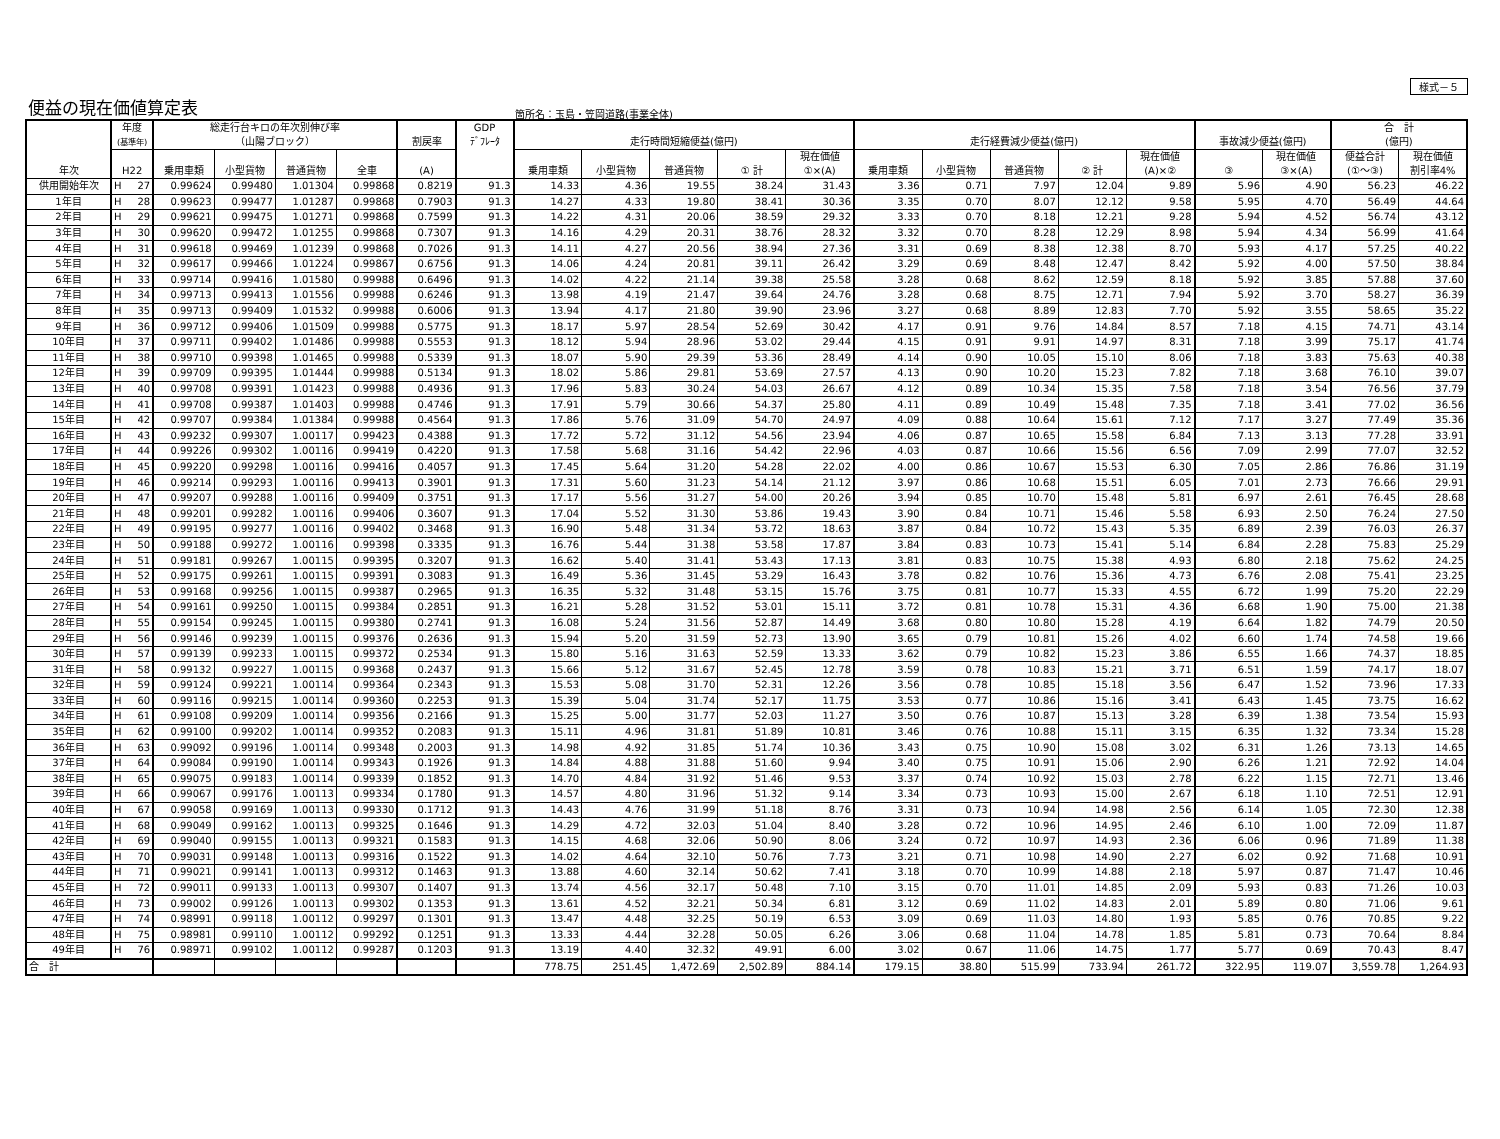様式－５
便益の現在価値算定表 箇所名：玉島・笠岡道路(事業全体)
| 年次 | 年度 (基準年) | | 総走行台キロの年次別伸び率 （山陽ブロック） | | | | 割戻率 | GDP ﾃﾞﾌﾚｰﾀ | 走行時間短縮便益(億円) | | | | | 走行経費減少便益(億円) | | | | | 事故減少便益(億円) | | 合 計 (億円) | |
| --- | --- | --- | --- | --- | --- | --- | --- | --- | --- | --- | --- | --- | --- | --- | --- | --- | --- | --- | --- | --- | --- | --- |
| | | | | | | | | | 乗用車類 | 小型貨物 | 普通貨物 | ① 計 | 現在価値 ①×(A) | 乗用車類 | 小型貨物 | 普通貨物 | ② 計 | 現在価値 (A)×② | ③ | 現在価値 ③×(A) | 便益合計 (①～③) | 現在価値 割引率4% |
| | H22 | | 乗用車類 | 小型貨物 | 普通貨物 | 全車 | (A) | | | | | | | | | | | | | | | |
| 供用開始年次 | H | 27 | 0.99624 | 0.99480 | 1.01304 | 0.99868 | 0.8219 | 91.3 | 14.33 | 4.36 | 19.55 | 38.24 | 31.43 | 3.36 | 0.71 | 7.97 | 12.04 | 9.89 | 5.96 | 4.90 | 56.23 | 46.22 |
| 1年目 | H | 28 | 0.99623 | 0.99477 | 1.01287 | 0.99868 | 0.7903 | 91.3 | 14.27 | 4.33 | 19.80 | 38.41 | 30.36 | 3.35 | 0.70 | 8.07 | 12.12 | 9.58 | 5.95 | 4.70 | 56.49 | 44.64 |
| 2年目 | H | 29 | 0.99621 | 0.99475 | 1.01271 | 0.99868 | 0.7599 | 91.3 | 14.22 | 4.31 | 20.06 | 38.59 | 29.32 | 3.33 | 0.70 | 8.18 | 12.21 | 9.28 | 5.94 | 4.52 | 56.74 | 43.12 |
| 3年目 | H | 30 | 0.99620 | 0.99472 | 1.01255 | 0.99868 | 0.7307 | 91.3 | 14.16 | 4.29 | 20.31 | 38.76 | 28.32 | 3.32 | 0.70 | 8.28 | 12.29 | 8.98 | 5.94 | 4.34 | 56.99 | 41.64 |
| 4年目 | H | 31 | 0.99618 | 0.99469 | 1.01239 | 0.99868 | 0.7026 | 91.3 | 14.11 | 4.27 | 20.56 | 38.94 | 27.36 | 3.31 | 0.69 | 8.38 | 12.38 | 8.70 | 5.93 | 4.17 | 57.25 | 40.22 |
| 5年目 | H | 32 | 0.99617 | 0.99466 | 1.01224 | 0.99867 | 0.6756 | 91.3 | 14.06 | 4.24 | 20.81 | 39.11 | 26.42 | 3.29 | 0.69 | 8.48 | 12.47 | 8.42 | 5.92 | 4.00 | 57.50 | 38.84 |
| 6年目 | H | 33 | 0.99714 | 0.99416 | 1.01580 | 0.99988 | 0.6496 | 91.3 | 14.02 | 4.22 | 21.14 | 39.38 | 25.58 | 3.28 | 0.68 | 8.62 | 12.59 | 8.18 | 5.92 | 3.85 | 57.88 | 37.60 |
| 7年目 | H | 34 | 0.99713 | 0.99413 | 1.01556 | 0.99988 | 0.6246 | 91.3 | 13.98 | 4.19 | 21.47 | 39.64 | 24.76 | 3.28 | 0.68 | 8.75 | 12.71 | 7.94 | 5.92 | 3.70 | 58.27 | 36.39 |
| 8年目 | H | 35 | 0.99713 | 0.99409 | 1.01532 | 0.99988 | 0.6006 | 91.3 | 13.94 | 4.17 | 21.80 | 39.90 | 23.96 | 3.27 | 0.68 | 8.89 | 12.83 | 7.70 | 5.92 | 3.55 | 58.65 | 35.22 |
| 9年目 | H | 36 | 0.99712 | 0.99406 | 1.01509 | 0.99988 | 0.5775 | 91.3 | 18.17 | 5.97 | 28.54 | 52.69 | 30.42 | 4.17 | 0.91 | 9.76 | 14.84 | 8.57 | 7.18 | 4.15 | 74.71 | 43.14 |
| 10年目 | H | 37 | 0.99711 | 0.99402 | 1.01486 | 0.99988 | 0.5553 | 91.3 | 18.12 | 5.94 | 28.96 | 53.02 | 29.44 | 4.15 | 0.91 | 9.91 | 14.97 | 8.31 | 7.18 | 3.99 | 75.17 | 41.74 |
| 11年目 | H | 38 | 0.99710 | 0.99398 | 1.01465 | 0.99988 | 0.5339 | 91.3 | 18.07 | 5.90 | 29.39 | 53.36 | 28.49 | 4.14 | 0.90 | 10.05 | 15.10 | 8.06 | 7.18 | 3.83 | 75.63 | 40.38 |
| 12年目 | H | 39 | 0.99709 | 0.99395 | 1.01444 | 0.99988 | 0.5134 | 91.3 | 18.02 | 5.86 | 29.81 | 53.69 | 27.57 | 4.13 | 0.90 | 10.20 | 15.23 | 7.82 | 7.18 | 3.68 | 76.10 | 39.07 |
| 13年目 | H | 40 | 0.99708 | 0.99391 | 1.01423 | 0.99988 | 0.4936 | 91.3 | 17.96 | 5.83 | 30.24 | 54.03 | 26.67 | 4.12 | 0.89 | 10.34 | 15.35 | 7.58 | 7.18 | 3.54 | 76.56 | 37.79 |
| 14年目 | H | 41 | 0.99708 | 0.99387 | 1.01403 | 0.99988 | 0.4746 | 91.3 | 17.91 | 5.79 | 30.66 | 54.37 | 25.80 | 4.11 | 0.89 | 10.49 | 15.48 | 7.35 | 7.18 | 3.41 | 77.02 | 36.56 |
| 15年目 | H | 42 | 0.99707 | 0.99384 | 1.01384 | 0.99988 | 0.4564 | 91.3 | 17.86 | 5.76 | 31.09 | 54.70 | 24.97 | 4.09 | 0.88 | 10.64 | 15.61 | 7.12 | 7.17 | 3.27 | 77.49 | 35.36 |
| 16年目 | H | 43 | 0.99232 | 0.99307 | 1.00117 | 0.99423 | 0.4388 | 91.3 | 17.72 | 5.72 | 31.12 | 54.56 | 23.94 | 4.06 | 0.87 | 10.65 | 15.58 | 6.84 | 7.13 | 3.13 | 77.28 | 33.91 |
| 17年目 | H | 44 | 0.99226 | 0.99302 | 1.00116 | 0.99419 | 0.4220 | 91.3 | 17.58 | 5.68 | 31.16 | 54.42 | 22.96 | 4.03 | 0.87 | 10.66 | 15.56 | 6.56 | 7.09 | 2.99 | 77.07 | 32.52 |
| 18年目 | H | 45 | 0.99220 | 0.99298 | 1.00116 | 0.99416 | 0.4057 | 91.3 | 17.45 | 5.64 | 31.20 | 54.28 | 22.02 | 4.00 | 0.86 | 10.67 | 15.53 | 6.30 | 7.05 | 2.86 | 76.86 | 31.19 |
| 19年目 | H | 46 | 0.99214 | 0.99293 | 1.00116 | 0.99413 | 0.3901 | 91.3 | 17.31 | 5.60 | 31.23 | 54.14 | 21.12 | 3.97 | 0.86 | 10.68 | 15.51 | 6.05 | 7.01 | 2.73 | 76.66 | 29.91 |
| 20年目 | H | 47 | 0.99207 | 0.99288 | 1.00116 | 0.99409 | 0.3751 | 91.3 | 17.17 | 5.56 | 31.27 | 54.00 | 20.26 | 3.94 | 0.85 | 10.70 | 15.48 | 5.81 | 6.97 | 2.61 | 76.45 | 28.68 |
| 21年目 | H | 48 | 0.99201 | 0.99282 | 1.00116 | 0.99406 | 0.3607 | 91.3 | 17.04 | 5.52 | 31.30 | 53.86 | 19.43 | 3.90 | 0.84 | 10.71 | 15.46 | 5.58 | 6.93 | 2.50 | 76.24 | 27.50 |
| 22年目 | H | 49 | 0.99195 | 0.99277 | 1.00116 | 0.99402 | 0.3468 | 91.3 | 16.90 | 5.48 | 31.34 | 53.72 | 18.63 | 3.87 | 0.84 | 10.72 | 15.43 | 5.35 | 6.89 | 2.39 | 76.03 | 26.37 |
| 23年目 | H | 50 | 0.99188 | 0.99272 | 1.00116 | 0.99398 | 0.3335 | 91.3 | 16.76 | 5.44 | 31.38 | 53.58 | 17.87 | 3.84 | 0.83 | 10.73 | 15.41 | 5.14 | 6.84 | 2.28 | 75.83 | 25.29 |
| 24年目 | H | 51 | 0.99181 | 0.99267 | 1.00115 | 0.99395 | 0.3207 | 91.3 | 16.62 | 5.40 | 31.41 | 53.43 | 17.13 | 3.81 | 0.83 | 10.75 | 15.38 | 4.93 | 6.80 | 2.18 | 75.62 | 24.25 |
| 25年目 | H | 52 | 0.99175 | 0.99261 | 1.00115 | 0.99391 | 0.3083 | 91.3 | 16.49 | 5.36 | 31.45 | 53.29 | 16.43 | 3.78 | 0.82 | 10.76 | 15.36 | 4.73 | 6.76 | 2.08 | 75.41 | 23.25 |
| 26年目 | H | 53 | 0.99168 | 0.99256 | 1.00115 | 0.99387 | 0.2965 | 91.3 | 16.35 | 5.32 | 31.48 | 53.15 | 15.76 | 3.75 | 0.81 | 10.77 | 15.33 | 4.55 | 6.72 | 1.99 | 75.20 | 22.29 |
| 27年目 | H | 54 | 0.99161 | 0.99250 | 1.00115 | 0.99384 | 0.2851 | 91.3 | 16.21 | 5.28 | 31.52 | 53.01 | 15.11 | 3.72 | 0.81 | 10.78 | 15.31 | 4.36 | 6.68 | 1.90 | 75.00 | 21.38 |
| 28年目 | H | 55 | 0.99154 | 0.99245 | 1.00115 | 0.99380 | 0.2741 | 91.3 | 16.08 | 5.24 | 31.56 | 52.87 | 14.49 | 3.68 | 0.80 | 10.80 | 15.28 | 4.19 | 6.64 | 1.82 | 74.79 | 20.50 |
| 29年目 | H | 56 | 0.99146 | 0.99239 | 1.00115 | 0.99376 | 0.2636 | 91.3 | 15.94 | 5.20 | 31.59 | 52.73 | 13.90 | 3.65 | 0.79 | 10.81 | 15.26 | 4.02 | 6.60 | 1.74 | 74.58 | 19.66 |
| 30年目 | H | 57 | 0.99139 | 0.99233 | 1.00115 | 0.99372 | 0.2534 | 91.3 | 15.80 | 5.16 | 31.63 | 52.59 | 13.33 | 3.62 | 0.79 | 10.82 | 15.23 | 3.86 | 6.55 | 1.66 | 74.37 | 18.85 |
| 31年目 | H | 58 | 0.99132 | 0.99227 | 1.00115 | 0.99368 | 0.2437 | 91.3 | 15.66 | 5.12 | 31.67 | 52.45 | 12.78 | 3.59 | 0.78 | 10.83 | 15.21 | 3.71 | 6.51 | 1.59 | 74.17 | 18.07 |
| 32年目 | H | 59 | 0.99124 | 0.99221 | 1.00114 | 0.99364 | 0.2343 | 91.3 | 15.53 | 5.08 | 31.70 | 52.31 | 12.26 | 3.56 | 0.78 | 10.85 | 15.18 | 3.56 | 6.47 | 1.52 | 73.96 | 17.33 |
| 33年目 | H | 60 | 0.99116 | 0.99215 | 1.00114 | 0.99360 | 0.2253 | 91.3 | 15.39 | 5.04 | 31.74 | 52.17 | 11.75 | 3.53 | 0.77 | 10.86 | 15.16 | 3.41 | 6.43 | 1.45 | 73.75 | 16.62 |
| 34年目 | H | 61 | 0.99108 | 0.99209 | 1.00114 | 0.99356 | 0.2166 | 91.3 | 15.25 | 5.00 | 31.77 | 52.03 | 11.27 | 3.50 | 0.76 | 10.87 | 15.13 | 3.28 | 6.39 | 1.38 | 73.54 | 15.93 |
| 35年目 | H | 62 | 0.99100 | 0.99202 | 1.00114 | 0.99352 | 0.2083 | 91.3 | 15.11 | 4.96 | 31.81 | 51.89 | 10.81 | 3.46 | 0.76 | 10.88 | 15.11 | 3.15 | 6.35 | 1.32 | 73.34 | 15.28 |
| 36年目 | H | 63 | 0.99092 | 0.99196 | 1.00114 | 0.99348 | 0.2003 | 91.3 | 14.98 | 4.92 | 31.85 | 51.74 | 10.36 | 3.43 | 0.75 | 10.90 | 15.08 | 3.02 | 6.31 | 1.26 | 73.13 | 14.65 |
| 37年目 | H | 64 | 0.99084 | 0.99190 | 1.00114 | 0.99343 | 0.1926 | 91.3 | 14.84 | 4.88 | 31.88 | 51.60 | 9.94 | 3.40 | 0.75 | 10.91 | 15.06 | 2.90 | 6.26 | 1.21 | 72.92 | 14.04 |
| 38年目 | H | 65 | 0.99075 | 0.99183 | 1.00114 | 0.99339 | 0.1852 | 91.3 | 14.70 | 4.84 | 31.92 | 51.46 | 9.53 | 3.37 | 0.74 | 10.92 | 15.03 | 2.78 | 6.22 | 1.15 | 72.71 | 13.46 |
| 39年目 | H | 66 | 0.99067 | 0.99176 | 1.00113 | 0.99334 | 0.1780 | 91.3 | 14.57 | 4.80 | 31.96 | 51.32 | 9.14 | 3.34 | 0.73 | 10.93 | 15.00 | 2.67 | 6.18 | 1.10 | 72.51 | 12.91 |
| 40年目 | H | 67 | 0.99058 | 0.99169 | 1.00113 | 0.99330 | 0.1712 | 91.3 | 14.43 | 4.76 | 31.99 | 51.18 | 8.76 | 3.31 | 0.73 | 10.94 | 14.98 | 2.56 | 6.14 | 1.05 | 72.30 | 12.38 |
| 41年目 | H | 68 | 0.99049 | 0.99162 | 1.00113 | 0.99325 | 0.1646 | 91.3 | 14.29 | 4.72 | 32.03 | 51.04 | 8.40 | 3.28 | 0.72 | 10.96 | 14.95 | 2.46 | 6.10 | 1.00 | 72.09 | 11.87 |
| 42年目 | H | 69 | 0.99040 | 0.99155 | 1.00113 | 0.99321 | 0.1583 | 91.3 | 14.15 | 4.68 | 32.06 | 50.90 | 8.06 | 3.24 | 0.72 | 10.97 | 14.93 | 2.36 | 6.06 | 0.96 | 71.89 | 11.38 |
| 43年目 | H | 70 | 0.99031 | 0.99148 | 1.00113 | 0.99316 | 0.1522 | 91.3 | 14.02 | 4.64 | 32.10 | 50.76 | 7.73 | 3.21 | 0.71 | 10.98 | 14.90 | 2.27 | 6.02 | 0.92 | 71.68 | 10.91 |
| 44年目 | H | 71 | 0.99021 | 0.99141 | 1.00113 | 0.99312 | 0.1463 | 91.3 | 13.88 | 4.60 | 32.14 | 50.62 | 7.41 | 3.18 | 0.70 | 10.99 | 14.88 | 2.18 | 5.97 | 0.87 | 71.47 | 10.46 |
| 45年目 | H | 72 | 0.99011 | 0.99133 | 1.00113 | 0.99307 | 0.1407 | 91.3 | 13.74 | 4.56 | 32.17 | 50.48 | 7.10 | 3.15 | 0.70 | 11.01 | 14.85 | 2.09 | 5.93 | 0.83 | 71.26 | 10.03 |
| 46年目 | H | 73 | 0.99002 | 0.99126 | 1.00113 | 0.99302 | 0.1353 | 91.3 | 13.61 | 4.52 | 32.21 | 50.34 | 6.81 | 3.12 | 0.69 | 11.02 | 14.83 | 2.01 | 5.89 | 0.80 | 71.06 | 9.61 |
| 47年目 | H | 74 | 0.98991 | 0.99118 | 1.00112 | 0.99297 | 0.1301 | 91.3 | 13.47 | 4.48 | 32.25 | 50.19 | 6.53 | 3.09 | 0.69 | 11.03 | 14.80 | 1.93 | 5.85 | 0.76 | 70.85 | 9.22 |
| 48年目 | H | 75 | 0.98981 | 0.99110 | 1.00112 | 0.99292 | 0.1251 | 91.3 | 13.33 | 4.44 | 32.28 | 50.05 | 6.26 | 3.06 | 0.68 | 11.04 | 14.78 | 1.85 | 5.81 | 0.73 | 70.64 | 8.84 |
| 49年目 | H | 76 | 0.98971 | 0.99102 | 1.00112 | 0.99287 | 0.1203 | 91.3 | 13.19 | 4.40 | 32.32 | 49.91 | 6.00 | 3.02 | 0.67 | 11.06 | 14.75 | 1.77 | 5.77 | 0.69 | 70.43 | 8.47 |
| 合 計 | | | | | | | | | 778.75 | 251.45 | 1,472.69 | 2,502.89 | 884.14 | 179.15 | 38.80 | 515.99 | 733.94 | 261.72 | 322.95 | 119.07 | 3,559.78 | 1,264.93 |